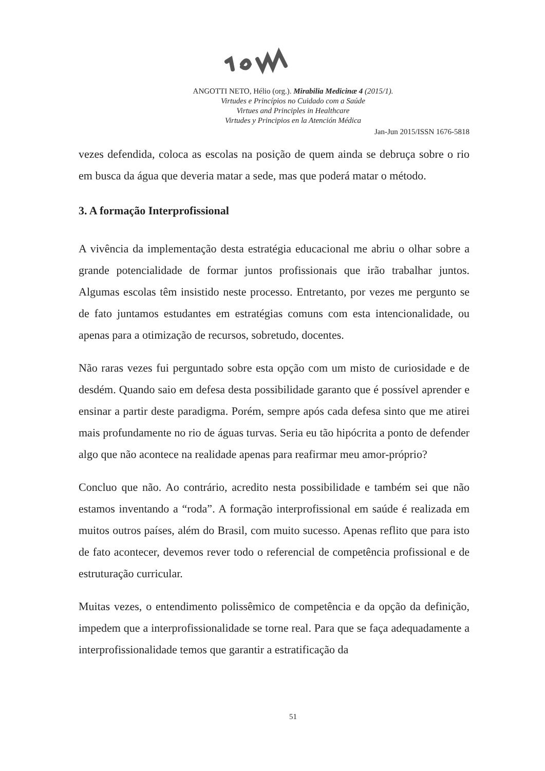ANGOTTI NETO, Hélio (org.). Mirabilia Medicinæ 4 (2015/1).
Virtudes e Princípios no Cuidado com a Saúde
Virtues and Principles in Healthcare
Virtudes y Principios en la Atención Médica
Jan-Jun 2015/ISSN 1676-5818
vezes defendida, coloca as escolas na posição de quem ainda se debruça sobre o rio em busca da água que deveria matar a sede, mas que poderá matar o método.
3. A formação Interprofissional
A vivência da implementação desta estratégia educacional me abriu o olhar sobre a grande potencialidade de formar juntos profissionais que irão trabalhar juntos. Algumas escolas têm insistido neste processo. Entretanto, por vezes me pergunto se de fato juntamos estudantes em estratégias comuns com esta intencionalidade, ou apenas para a otimização de recursos, sobretudo, docentes.
Não raras vezes fui perguntado sobre esta opção com um misto de curiosidade e de desdém. Quando saio em defesa desta possibilidade garanto que é possível aprender e ensinar a partir deste paradigma. Porém, sempre após cada defesa sinto que me atirei mais profundamente no rio de águas turvas. Seria eu tão hipócrita a ponto de defender algo que não acontece na realidade apenas para reafirmar meu amor-próprio?
Concluo que não. Ao contrário, acredito nesta possibilidade e também sei que não estamos inventando a “roda”. A formação interprofissional em saúde é realizada em muitos outros países, além do Brasil, com muito sucesso. Apenas reflito que para isto de fato acontecer, devemos rever todo o referencial de competência profissional e de estruturação curricular.
Muitas vezes, o entendimento polissêmico de competência e da opção da definição, impedem que a interprofissionalidade se torne real. Para que se faça adequadamente a interprofissionalidade temos que garantir a estratificação da
51